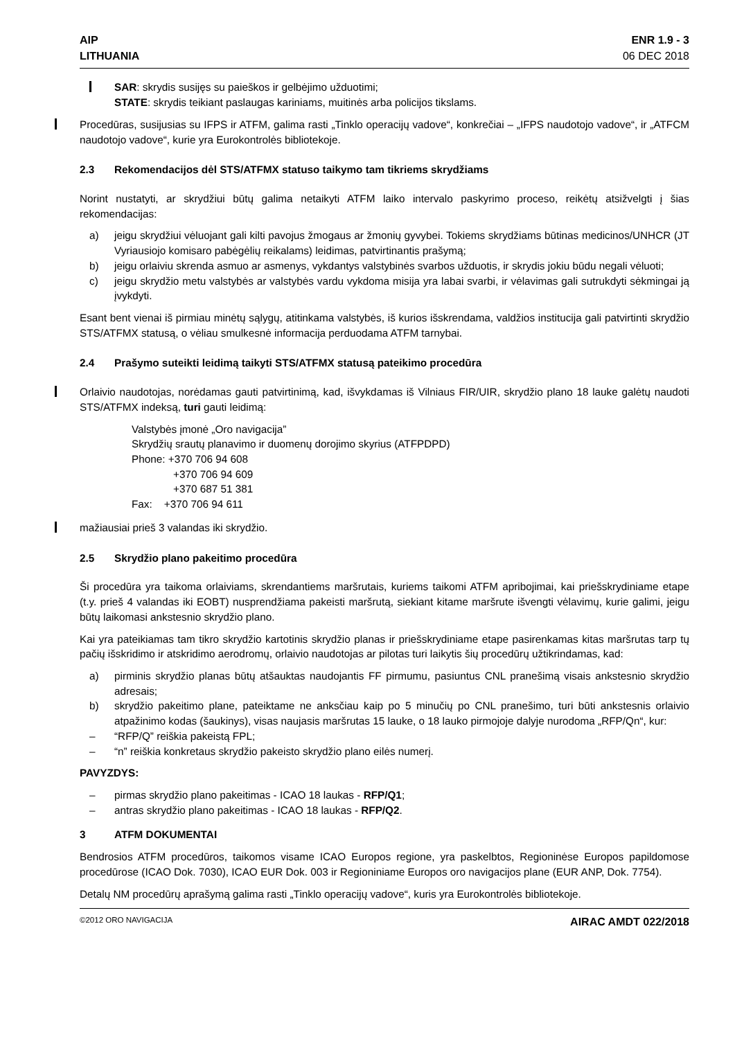AIP
LITHUANIA
ENR 1.9 - 3
06 DEC 2018
SAR: skrydis susijęs su paieškos ir gelbėjimo užduotimi;
STATE: skrydis teikiant paslaugas kariniams, muitinės arba policijos tikslams.
Procedūras, susijusias su IFPS ir ATFM, galima rasti „Tinklo operacijų vadove“, konkrečiai – „IFPS naudotojo vadove“, ir „ATFCM naudotojo vadove“, kurie yra Eurokontrolės bibliotekoje.
2.3 Rekomendacijos dėl STS/ATFMX statuso taikymo tam tikriems skrydžiams
Norint nustatyti, ar skrydžiui būtų galima netaikyti ATFM laiko intervalo paskyrimo proceso, reikėtų atsižvelgti į šias rekomendacijas:
a) jeigu skrydžiui vėluojant gali kilti pavojus žmogaus ar žmonių gyvybei. Tokiems skrydžiams būtinas medicinos/UNHCR (JT Vyriausiojo komisaro pabėgėlių reikalams) leidimas, patvirtinantis prašymą;
b) jeigu orlaiviu skrenda asmuo ar asmenys, vykdantys valstybinės svarbos užduotis, ir skrydis jokiu būdu negali vėluoti;
c) jeigu skrydžio metu valstybės ar valstybės vardu vykdoma misija yra labai svarbi, ir vėlavimas gali sutrukdyti sėkmingai ją įvykdyti.
Esant bent vienai iš pirmiau minėtų sąlygų, atitinkama valstybės, iš kurios išskrendama, valdžios institucija gali patvirtinti skrydžio STS/ATFMX statusą, o vėliau smulkesnė informacija perduodama ATFM tarnybai.
2.4 Prašymo suteikti leidimą taikyti STS/ATFMX statusą pateikimo procedūra
Orlaivio naudotojas, norėdamas gauti patvirtinimą, kad, išvykdamas iš Vilniaus FIR/UIR, skrydžio plano 18 lauke galėtų naudoti STS/ATFMX indeksą, turi gauti leidimą:
Valstybės įmonė „Oro navigacija”
Skrydžių srautų planavimo ir duomenų dorojimo skyrius (ATFPDPD)
Phone: +370 706 94 608
+370 706 94 609
+370 687 51 381
Fax: +370 706 94 611
mažiausiai prieš 3 valandas iki skrydžio.
2.5 Skrydžio plano pakeitimo procedūra
Ši procedūra yra taikoma orlaiviams, skrendantiems maršrutais, kuriems taikomi ATFM apribojimai, kai priešskrydiniame etape (t.y. prieš 4 valandas iki EOBT) nusprendžiama pakeisti maršrutą, siekiant kitame maršrute išvengti vėlavimų, kurie galimi, jeigu būtų laikomasi ankstesnio skrydžio plano.
Kai yra pateikiamas tam tikro skrydžio kartotinis skrydžio planas ir priešskrydiniame etape pasirenkamas kitas maršrutas tarp tų pačių išskridimo ir atskridimo aerodromų, orlaivio naudotojas ar pilotas turi laikytis šių procedūrų užtikrindamas, kad:
a) pirminis skrydžio planas būtų atšauktas naudojantis FF pirmumu, pasiuntus CNL pranešimą visais ankstesnio skrydžio adresais;
b) skrydžio pakeitimo plane, pateiktame ne anksčiau kaip po 5 minučių po CNL pranešimo, turi būti ankstesnis orlaivio atpažinimo kodas (šaukinys), visas naujasis maršrutas 15 lauke, o 18 lauko pirmojoje dalyje nurodoma „RFP/Qn“, kur:
– “RFP/Q” reiškia pakeistą FPL;
– “n” reiškia konkretaus skrydžio pakeisto skrydžio plano eilės numerį.
PAVYZDYS:
– pirmas skrydžio plano pakeitimas - ICAO 18 laukas - RFP/Q1;
– antras skrydžio plano pakeitimas - ICAO 18 laukas - RFP/Q2.
3 ATFM DOKUMENTAI
Bendrosios ATFM procedūros, taikomos visame ICAO Europos regione, yra paskelbtos, Regioninėse Europos papildomose procedūrose (ICAO Dok. 7030), ICAO EUR Dok. 003 ir Regioniniame Europos oro navigacijos plane (EUR ANP, Dok. 7754).
Detalų NM procedūrų aprašymą galima rasti „Tinklo operacijų vadove“, kuris yra Eurokontrolės bibliotekoje.
©2012 ORO NAVIGACIJA AIRAC AMDT 022/2018